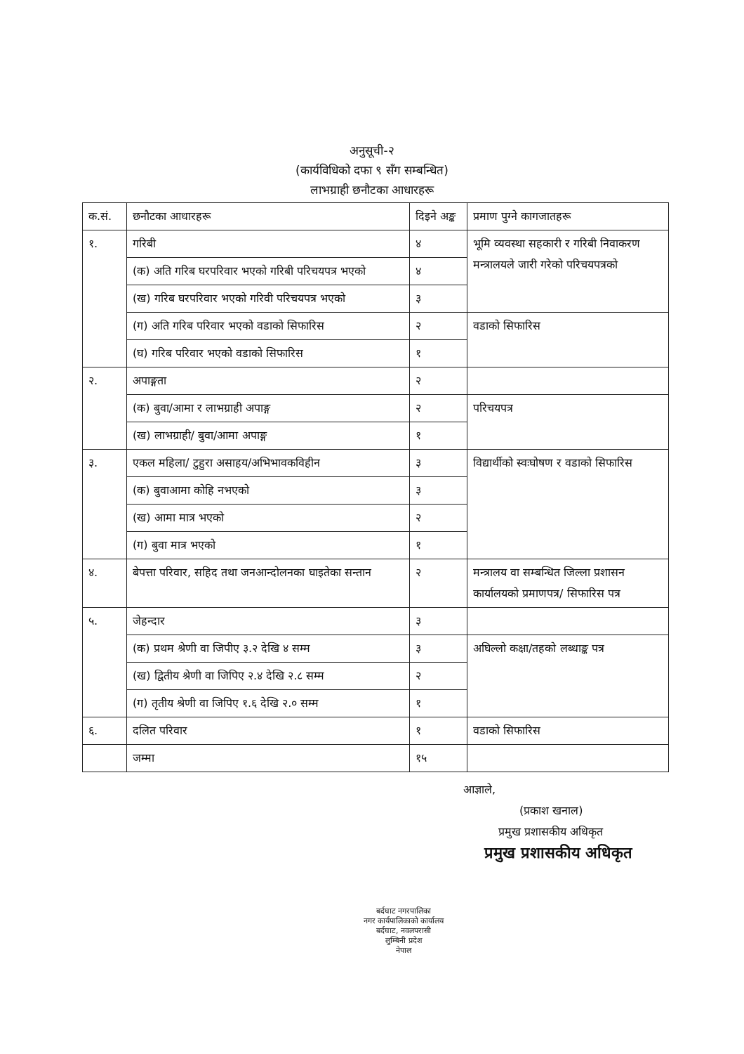अनुसूची-२
(कार्यविधिको दफा ९ सँग सम्बन्धित)
लाभग्राही छनौटका आधारहरू
| क.सं. | छनौटका आधारहरू | दिइने अङ्क | प्रमाण पुग्ने कागजातहरू |
| --- | --- | --- | --- |
| १. | गरिबी | ४ | भूमि व्यवस्था सहकारी र गरिबी निवाकरण मन्त्रालयले जारी गरेको परिचयपत्रको |
| | (क) अति गरिब घरपरिवार भएको गरिबी परिचयपत्र भएको | ४ | |
| | (ख) गरिब घरपरिवार भएको गरिवी परिचयपत्र भएको | ३ | |
| | (ग) अति गरिब परिवार भएको वडाको सिफारिस | २ | वडाको सिफारिस |
| | (घ) गरिब परिवार भएको वडाको सिफारिस | १ | |
| २. | अपाङ्गता | २ | |
| | (क) बुवा/आमा र लाभग्राही अपाङ्ग | २ | परिचयपत्र |
| | (ख) लाभग्राही/ बुवा/आमा अपाङ्ग | १ | |
| ३. | एकल महिला/ टुहुरा असाहय/अभिभावकविहीन | ३ | विद्यार्थीको स्वःघोषण र वडाको सिफारिस |
| | (क) बुवाआमा कोहि नभएको | ३ | |
| | (ख) आमा मात्र भएको | २ | |
| | (ग) बुवा मात्र भएको | १ | |
| ४. | बेपत्ता परिवार, सहिद तथा जनआन्दोलनका घाइतेका सन्तान | २ | मन्त्रालय वा सम्बन्धित जिल्ला प्रशासन कार्यालयको प्रमाणपत्र/ सिफारिस पत्र |
| ५. | जेहन्दार | ३ | |
| | (क) प्रथम श्रेणी वा जिपीए ३.२ देखि ४ सम्म | ३ | अघिल्लो कक्षा/तहको लब्धाङ्क पत्र |
| | (ख) द्वितीय श्रेणी वा जिपिए २.४ देखि २.८ सम्म | २ | |
| | (ग) तृतीय श्रेणी वा जिपिए १.६ देखि २.० सम्म | १ | |
| ६. | दलित परिवार | १ | वडाको सिफारिस |
| | जम्मा | १५ | |
आज्ञाले,
(प्रकाश खनाल)
प्रमुख प्रशासकीय अधिकृत
प्रमुख प्रशासकीय अधिकृत
बर्दघाट नगरपालिका
नगर कार्यपालिकाको कार्यालय
बर्दघाट, नवलपरासी
लुम्बिनी प्रदेश
नेपाल